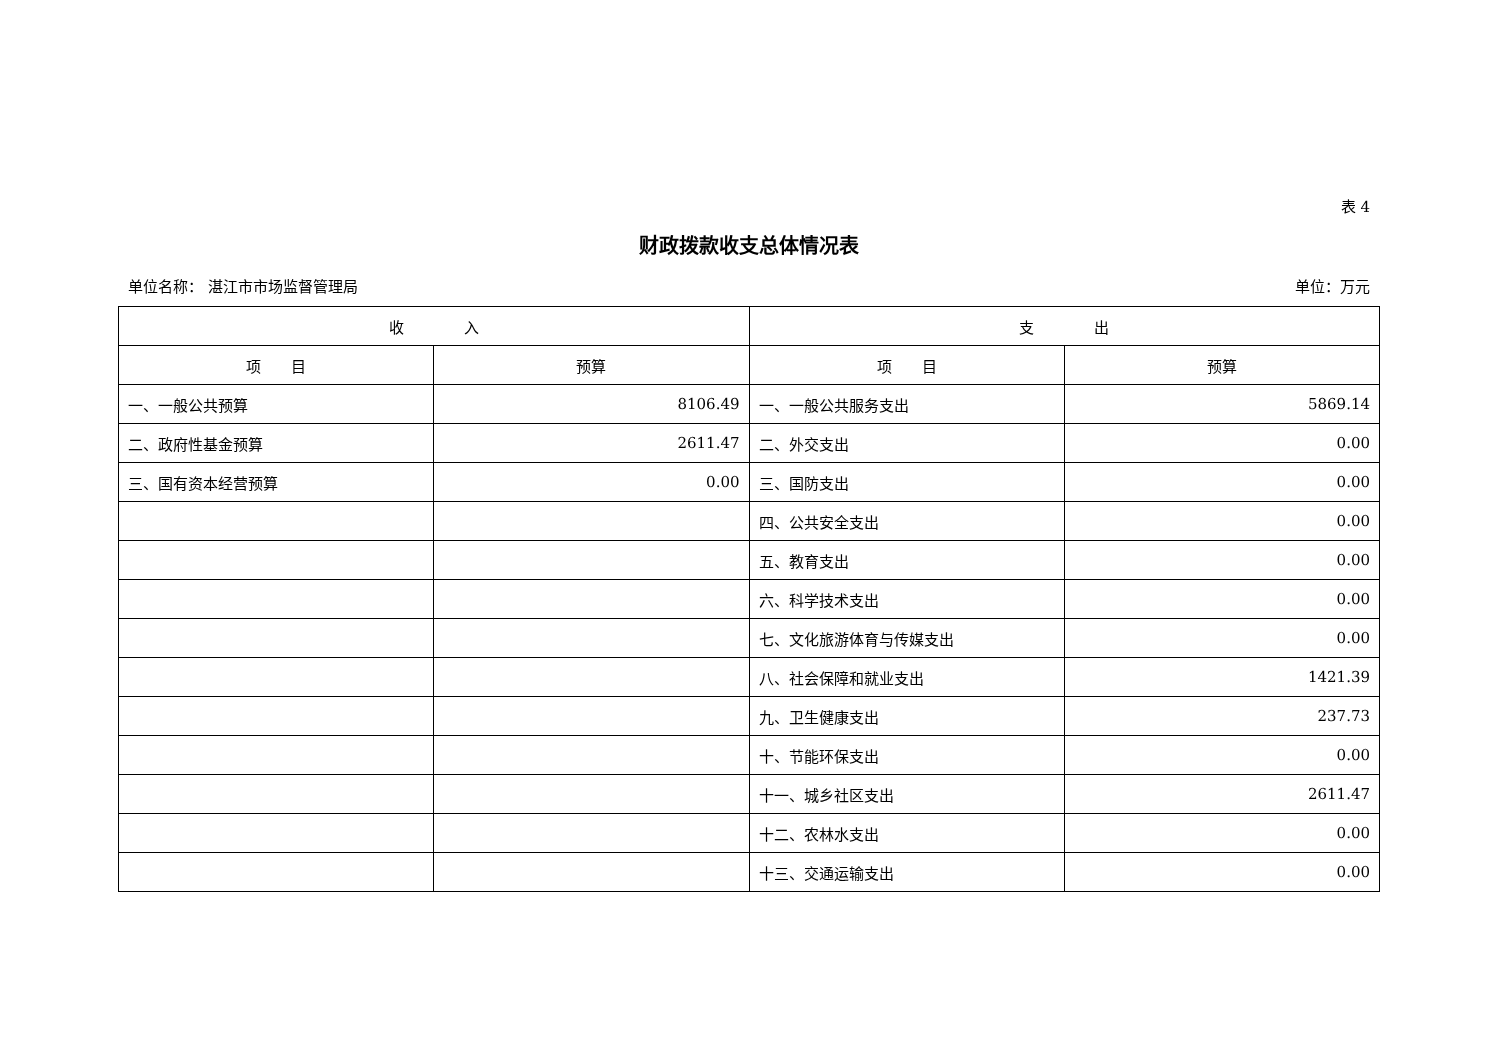表 4
财政拨款收支总体情况表
单位名称： 湛江市市场监督管理局 单位：万元
| 收 入 | | 支 出 | |
| --- | --- | --- | --- |
| 项 目 | 预算 | 项 目 | 预算 |
| 一、一般公共预算 | 8106.49 | 一、一般公共服务支出 | 5869.14 |
| 二、政府性基金预算 | 2611.47 | 二、外交支出 | 0.00 |
| 三、国有资本经营预算 | 0.00 | 三、国防支出 | 0.00 |
| | | 四、公共安全支出 | 0.00 |
| | | 五、教育支出 | 0.00 |
| | | 六、科学技术支出 | 0.00 |
| | | 七、文化旅游体育与传媒支出 | 0.00 |
| | | 八、社会保障和就业支出 | 1421.39 |
| | | 九、卫生健康支出 | 237.73 |
| | | 十、节能环保支出 | 0.00 |
| | | 十一、城乡社区支出 | 2611.47 |
| | | 十二、农林水支出 | 0.00 |
| | | 十三、交通运输支出 | 0.00 |